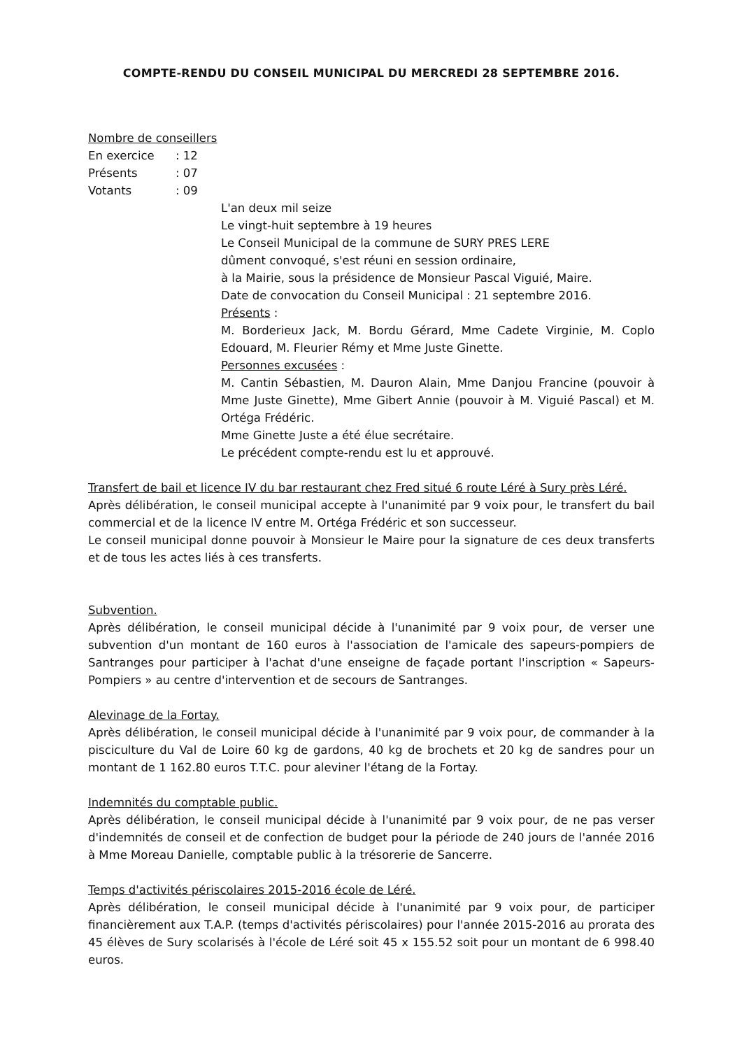COMPTE-RENDU DU CONSEIL MUNICIPAL DU MERCREDI 28 SEPTEMBRE 2016.
Nombre de conseillers
En exercice: 12
Présents: 07
Votants: 09
L'an deux mil seize
Le vingt-huit septembre à 19 heures
Le Conseil Municipal de la commune de SURY PRES LERE
dûment convoqué, s'est réuni en session ordinaire,
à la Mairie, sous la présidence de Monsieur Pascal Viguié, Maire.
Date de convocation du Conseil Municipal : 21 septembre 2016.
Présents :
M. Borderieux Jack, M. Bordu Gérard, Mme Cadete Virginie, M. Coplo Edouard, M. Fleurier Rémy et Mme Juste Ginette.
Personnes excusées :
M. Cantin Sébastien, M. Dauron Alain, Mme Danjou Francine (pouvoir à Mme Juste Ginette), Mme Gibert Annie (pouvoir à M. Viguié Pascal) et M. Ortéga Frédéric.
Mme Ginette Juste a été élue secrétaire.
Le précédent compte-rendu est lu et approuvé.
Transfert de bail et licence IV du bar restaurant chez Fred situé 6 route Léré à Sury près Léré.
Après délibération, le conseil municipal accepte à l'unanimité par 9 voix pour, le transfert du bail commercial et de la licence IV entre M. Ortéga Frédéric et son successeur.
Le conseil municipal donne pouvoir à Monsieur le Maire pour la signature de ces deux transferts et de tous les actes liés à ces transferts.
Subvention.
Après délibération, le conseil municipal décide à l'unanimité par 9 voix pour, de verser une subvention d'un montant de 160 euros à l'association de l'amicale des sapeurs-pompiers de Santranges pour participer à l'achat d'une enseigne de façade portant l'inscription « Sapeurs-Pompiers » au centre d'intervention et de secours de Santranges.
Alevinage de la Fortay.
Après délibération, le conseil municipal décide à l'unanimité par 9 voix pour, de commander à la pisciculture du Val de Loire 60 kg de gardons, 40 kg de brochets et 20 kg de sandres pour un montant de 1 162.80 euros T.T.C. pour aleviner l'étang de la Fortay.
Indemnités du comptable public.
Après délibération, le conseil municipal décide à l'unanimité par 9 voix pour, de ne pas verser d'indemnités de conseil et de confection de budget pour la période de 240 jours de l'année 2016 à Mme Moreau Danielle, comptable public à la trésorerie de Sancerre.
Temps d'activités périscolaires 2015-2016 école de Léré.
Après délibération, le conseil municipal décide à l'unanimité par 9 voix pour, de participer financièrement aux T.A.P. (temps d'activités périscolaires) pour l'année 2015-2016 au prorata des 45 élèves de Sury scolarisés à l'école de Léré soit 45 x 155.52 soit pour un montant de 6 998.40 euros.